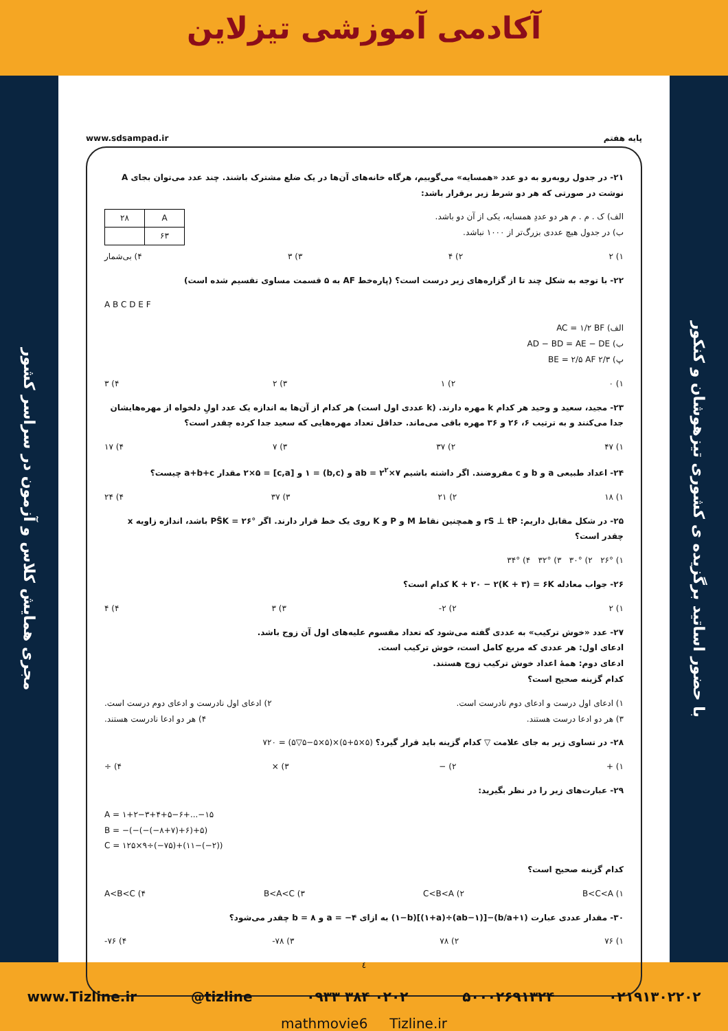آکادمی آموزشی تیزلاین
مجری همایش کلاس و آزمون در سراسر کشور
پایه هفتم www.sdsampad.ir
۲۱- در جدول روبه‌رو به دو عدد «همسایه» می‌گوییم، هرگاه خانه‌های آن‌ها در یک ضلع مشترک باشند. چند عدد می‌توان بجای A نوشت در صورتی که هر دو شرط زیر برقرار باشد:
| A | ۲۸ |
| ۶۳ | |
الف) ک . م . م هر دو عددِ همسایه، یکی از آن دو باشد.
ب) در جدول هیچ عددی بزرگ‌تر از ۱۰۰۰ نباشد.
۱) ۲ ۲) ۴ ۳) ۳ ۴) بی‌شمار
۲۲- با توجه به شکل چند تا از گزاره‌های زیر درست است؟ (پاره‌خط AF به ۵ قسمت مساوی تقسیم شده است)
A B C D E F
الف) AC = ۱/۲ BF
ب) AD − BD = AE − DE
پ) ۲/۳ BE = ۲/۵ AF
۱) ۰ ۲) ۱ ۳) ۲ ۴) ۳
۲۳- مجید، سعید و وحید هر کدام k مهره دارند. (k عددی اول است) هر کدام از آن‌ها به اندازه یک عدد اولِ دلخواه از مهره‌هایشان جدا می‌کنند و به ترتیب ۶، ۲۶ و ۳۶ مهره باقی می‌ماند. حداقل تعداد مهره‌هایی که سعید جدا کرده چقدر است؟
۱) ۴۷ ۲) ۳۷ ۳) ۷ ۴) ۱۷
۲۴- اعداد طبیعی a و b و c مفروضند. اگر داشته باشیم ab = ۲<sup>۲</sup>×۷ و (b,c) = ۱ و [c,a] = ۲×۵ مقدار a+b+c چیست؟
۱) ۱۸ ۲) ۲۱ ۳) ۳۷ ۴) ۲۴
۲۵- در شکل مقابل داریم: rS ⊥ tP و همچنین نقاط M و P و K روی یک خط قرار دارند. اگر PŜK = ۲۶° باشد، اندازه زاویه x چقدر است؟
۱) ۲۶° ۲) ۳۰° ۳) ۳۲° ۴) ۳۴°
۲۶- جواب معادله K + ۲۰ − ۲(K + ۳) = ۶K کدام است؟
۱) ۲ ۲) ۲- ۳) ۳ ۴) ۴
۲۷- عدد «خوش ترکیب» به عددی گفته می‌شود که تعداد مقسوم علیه‌های اول آن زوج باشد.
ادعای اول: هر عددی که مربع کامل است، خوش ترکیب است.
ادعای دوم: همهٔ اعداد خوش ترکیب زوج هستند.
کدام گزینه صحیح است؟
۱) ادعای اول درست و ادعای دوم نادرست است. ۲) ادعای اول نادرست و ادعای دوم درست است.
۳) هر دو ادعا درست هستند. ۴) هر دو ادعا نادرست هستند.
۲۸- در تساوی زیر به جای علامت ▽ کدام گزینه باید قرار گیرد؟ (۵×۵+۵)×(۵×۵−۵▽۵) = ۷۲۰
۱) + ۲) − ۳) × ۴) ÷
۲۹- عبارت‌های زیر را در نظر بگیرید:
A = ۱+۲−۳+۴+۵−۶+...−۱۵
B = −(−(−(−۸+۷)+۶)+۵)
C = ۱۲۵×۹÷(−۷۵)+(۱۱−(−۲))
کدام گزینه صحیح است؟
۱) B<C<A ۲) C<B<A ۳) B<A<C ۴) A<B<C
۳۰- مقدار عددی عبارت (۱+b/a)−[(ab−۱)÷(۱+a)](۱−b) به ازای a = −۴ و b = ۸ چقدر می‌شود؟
۱) ۷۶ ۲) ۷۸ ۳) ۷۸- ۴) ۷۶-
٤
mathmovie6 Tizline.ir
با حضور اساتید برگزیده ی کشوری تیزهوشان و کنکور
www.Tizline.ir @tizline ۰۹۳۳ ۳۸۴ ۰۲۰۲ ۵۰۰۰۲۶۹۱۳۲۴ ۰۲۱۹۱۳۰۲۲۰۲